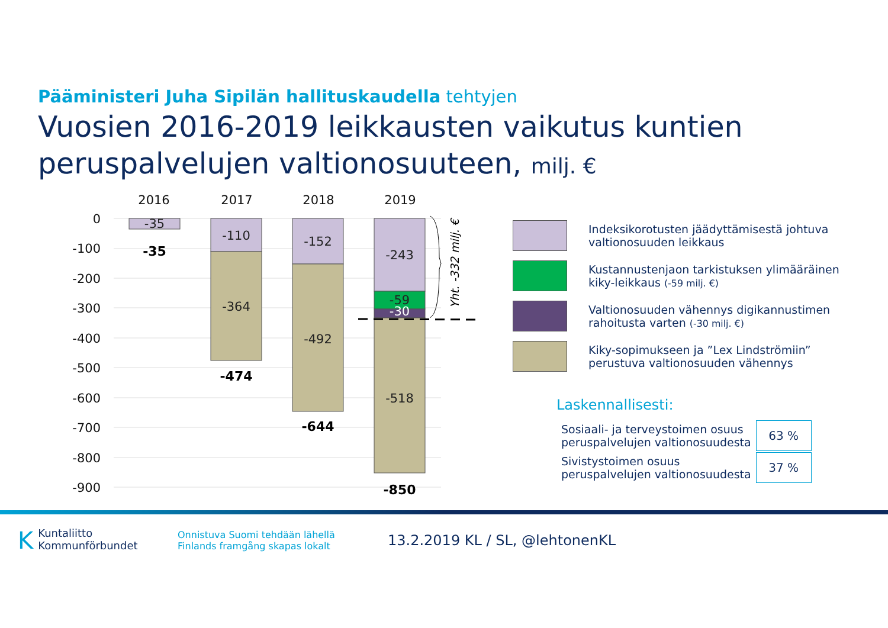Pääministeri Juha Sipilän hallituskaudella tehtyjen
Vuosien 2016-2019 leikkausten vaikutus kuntien
peruspalvelujen valtionosuuteen, milj. €
2016
2017
2018
2019
0
-100
-200
-300
-400
-500
-600
-700
-800
-900
-35
-110
-364
-152
-492
-243
-59
-30
-518
-35
-474
-644
-850
Yht. -332 milj. €
Indeksikorotusten jäädyttämisestä johtuva valtionosuuden leikkaus
Kustannustenjaon tarkistuksen ylimääräinen kiky-leikkaus (-59 milj. €)
Valtionosuuden vähennys digikannustimen rahoitusta varten (-30 milj. €)
Kiky-sopimukseen ja ”Lex Lindströmiin” perustuva valtionosuuden vähennys
Laskennallisesti:
| Sosiaali- ja terveystoimen osuus peruspalvelujen valtionosuudesta | 63 % |
| Sivistystoimen osuus peruspalvelujen valtionosuudesta | 37 % |
KKuntaliitto
Kommunförbundet
Onnistuva Suomi tehdään lähellä
Finlands framgång skapas lokalt
13.2.2019 KL / SL, @lehtonenKL